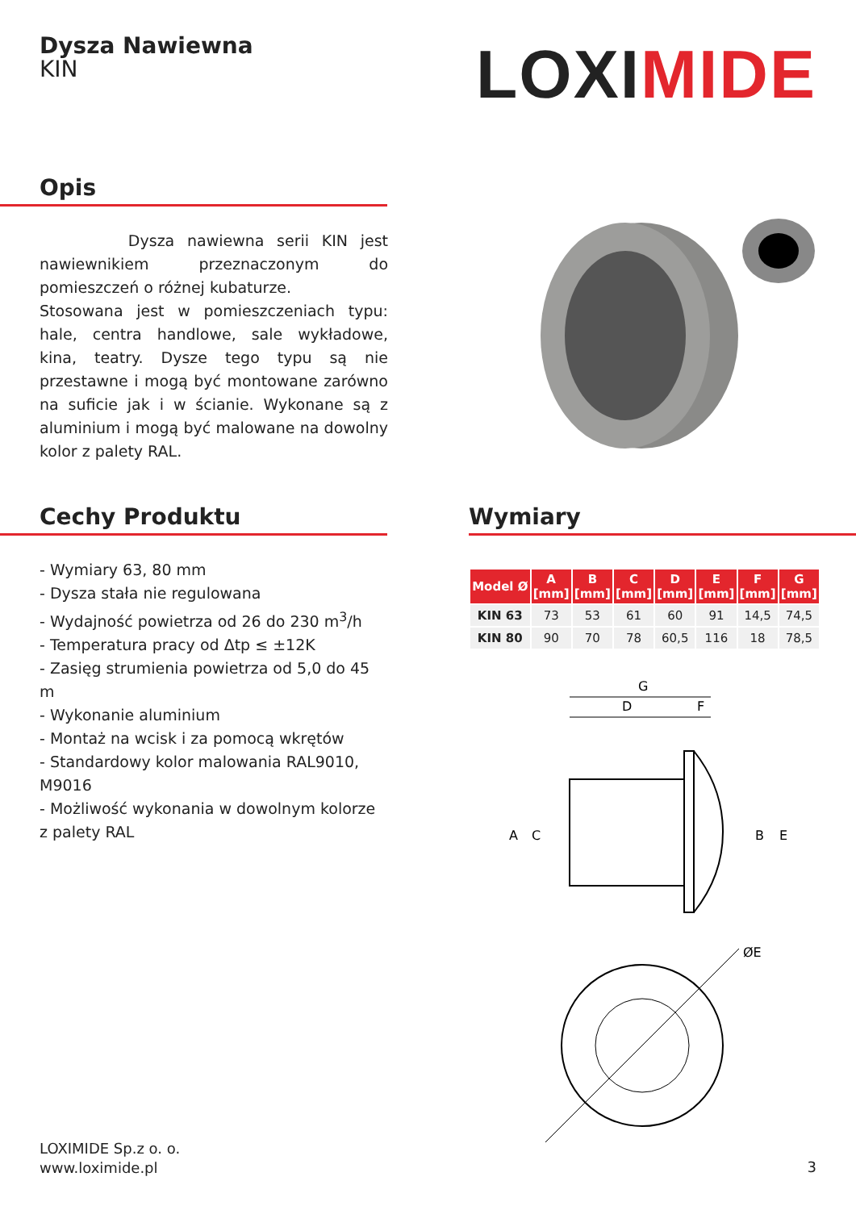Dysza Nawiewna
KIN
LOXIMIDE
Opis
Dysza nawiewna serii KIN jest nawiewnikiem przeznaczonym do pomieszczeń o różnej kubaturze.
Stosowana jest w pomieszczeniach typu: hale, centra handlowe, sale wykładowe, kina, teatry. Dysze tego typu są nie przestawne i mogą być montowane zarówno na suficie jak i w ścianie. Wykonane są z aluminium i mogą być malowane na dowolny kolor z palety RAL.
Cechy Produktu
- Wymiary 63, 80 mm
- Dysza stała nie regulowana
- Wydajność powietrza od 26 do 230 m<sup>3</sup>/h
- Temperatura pracy od Δtp ≤ ±12K
- Zasięg strumienia powietrza od 5,0 do 45 m
- Wykonanie aluminium
- Montaż na wcisk i za pomocą wkrętów
- Standardowy kolor malowania RAL9010, M9016
- Możliwość wykonania w dowolnym kolorze z palety RAL
Wymiary
| Model Ø | A [mm] | B [mm] | C [mm] | D [mm] | E [mm] | F [mm] | G [mm] |
| --- | --- | --- | --- | --- | --- | --- | --- |
| KIN 63 | 73 | 53 | 61 | 60 | 91 | 14,5 | 74,5 |
| KIN 80 | 90 | 70 | 78 | 60,5 | 116 | 18 | 78,5 |
G
D
F
A
C
B
E
ØE
LOXIMIDE Sp.z o. o.
www.loximide.pl
3